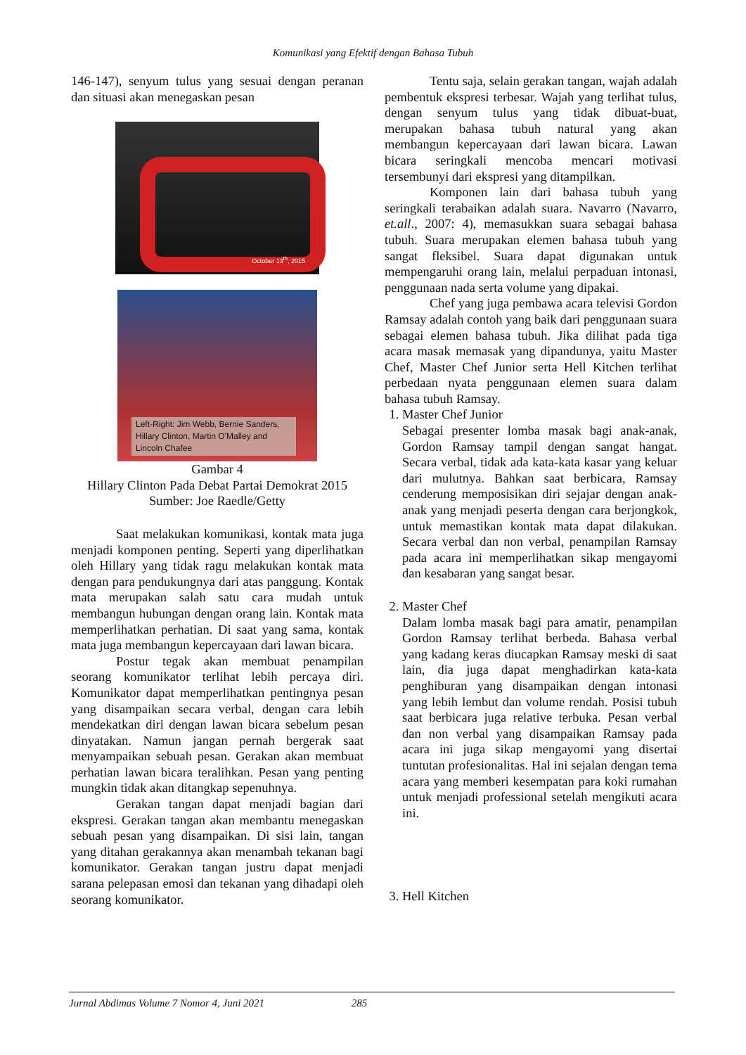Komunikasi yang Efektif dengan Bahasa Tubuh
146-147), senyum tulus yang sesuai dengan peranan dan situasi akan menegaskan pesan
October 13<sup>th</sup>, 2015
Left-Right: Jim Webb, Bernie Sanders, Hillary Clinton, Martin O'Malley and Lincoln Chafee
Gambar 4
Hillary Clinton Pada Debat Partai Demokrat 2015
Sumber: Joe Raedle/Getty
Saat melakukan komunikasi, kontak mata juga menjadi komponen penting. Seperti yang diperlihatkan oleh Hillary yang tidak ragu melakukan kontak mata dengan para pendukungnya dari atas panggung. Kontak mata merupakan salah satu cara mudah untuk membangun hubungan dengan orang lain. Kontak mata memperlihatkan perhatian. Di saat yang sama, kontak mata juga membangun kepercayaan dari lawan bicara.
Postur tegak akan membuat penampilan seorang komunikator terlihat lebih percaya diri. Komunikator dapat memperlihatkan pentingnya pesan yang disampaikan secara verbal, dengan cara lebih mendekatkan diri dengan lawan bicara sebelum pesan dinyatakan. Namun jangan pernah bergerak saat menyampaikan sebuah pesan. Gerakan akan membuat perhatian lawan bicara teralihkan. Pesan yang penting mungkin tidak akan ditangkap sepenuhnya.
Gerakan tangan dapat menjadi bagian dari ekspresi. Gerakan tangan akan membantu menegaskan sebuah pesan yang disampaikan. Di sisi lain, tangan yang ditahan gerakannya akan menambah tekanan bagi komunikator. Gerakan tangan justru dapat menjadi sarana pelepasan emosi dan tekanan yang dihadapi oleh seorang komunikator.
Tentu saja, selain gerakan tangan, wajah adalah pembentuk ekspresi terbesar. Wajah yang terlihat tulus, dengan senyum tulus yang tidak dibuat-buat, merupakan bahasa tubuh natural yang akan membangun kepercayaan dari lawan bicara. Lawan bicara seringkali mencoba mencari motivasi tersembunyi dari ekspresi yang ditampilkan.
Komponen lain dari bahasa tubuh yang seringkali terabaikan adalah suara. Navarro (Navarro, et.all., 2007: 4), memasukkan suara sebagai bahasa tubuh. Suara merupakan elemen bahasa tubuh yang sangat fleksibel. Suara dapat digunakan untuk mempengaruhi orang lain, melalui perpaduan intonasi, penggunaan nada serta volume yang dipakai.
Chef yang juga pembawa acara televisi Gordon Ramsay adalah contoh yang baik dari penggunaan suara sebagai elemen bahasa tubuh. Jika dilihat pada tiga acara masak memasak yang dipandunya, yaitu Master Chef, Master Chef Junior serta Hell Kitchen terlihat perbedaan nyata penggunaan elemen suara dalam bahasa tubuh Ramsay.
1. Master Chef Junior
Sebagai presenter lomba masak bagi anak-anak, Gordon Ramsay tampil dengan sangat hangat. Secara verbal, tidak ada kata-kata kasar yang keluar dari mulutnya. Bahkan saat berbicara, Ramsay cenderung memposisikan diri sejajar dengan anak-anak yang menjadi peserta dengan cara berjongkok, untuk memastikan kontak mata dapat dilakukan. Secara verbal dan non verbal, penampilan Ramsay pada acara ini memperlihatkan sikap mengayomi dan kesabaran yang sangat besar.
2. Master Chef
Dalam lomba masak bagi para amatir, penampilan Gordon Ramsay terlihat berbeda. Bahasa verbal yang kadang keras diucapkan Ramsay meski di saat lain, dia juga dapat menghadirkan kata-kata penghiburan yang disampaikan dengan intonasi yang lebih lembut dan volume rendah. Posisi tubuh saat berbicara juga relative terbuka. Pesan verbal dan non verbal yang disampaikan Ramsay pada acara ini juga sikap mengayomi yang disertai tuntutan profesionalitas. Hal ini sejalan dengan tema acara yang memberi kesempatan para koki rumahan untuk menjadi professional setelah mengikuti acara ini.
3. Hell Kitchen
Jurnal Abdimas Volume 7 Nomor 4, Juni 2021 285